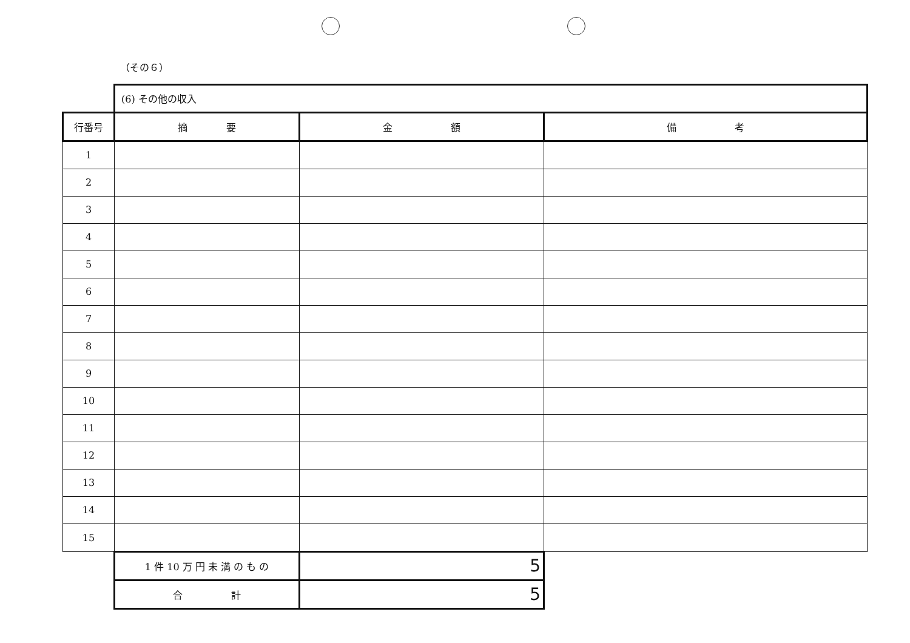（その６）
| | (6) その他の収入 | | |
| 行番号 | 摘 要 | 金 額 | 備 考 |
| 1 | | | |
| 2 | | | |
| 3 | | | |
| 4 | | | |
| 5 | | | |
| 6 | | | |
| 7 | | | |
| 8 | | | |
| 9 | | | |
| 10 | | | |
| 11 | | | |
| 12 | | | |
| 13 | | | |
| 14 | | | |
| 15 | | | |
| | 1 件 10 万 円 未 満 の も の | 5 | |
| | 合 計 | 5 | |